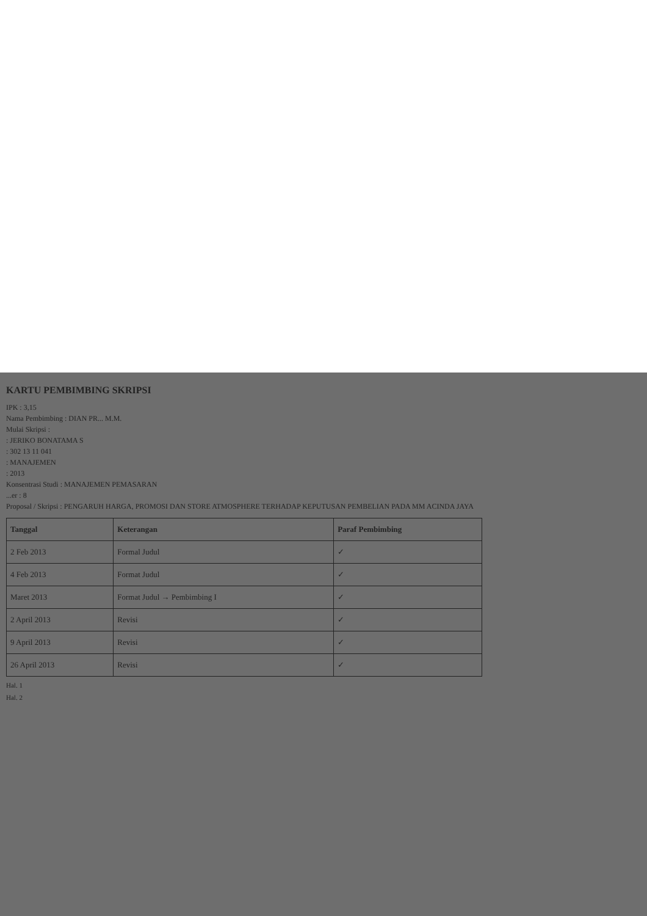KARTU PEMBIMBING SKRIPSI
IPK : 3,15
Nama Pembimbing : DIAN PR... M.M.
Mulai Skripsi :
: JERIKO BONATAMA S
: 302 13 11 041
: MANAJEMEN
: 2013
Konsentrasi Studi : MANAJEMEN PEMASARAN
...er : 8
Proposal / Skripsi : PENGARUH HARGA, PROMOSI DAN STORE ATMOSPHERE TERHADAP KEPUTUSAN PEMBELIAN PADA MM ACINDA JAYA
| Tanggal | Keterangan | Paraf Pembimbing |
| --- | --- | --- |
| 2 Feb 2013 | Formal Judul | ✓ |
| 4 Feb 2013 | Format Judul | ✓ |
| Maret 2013 | Format Judul → Pembimbing I | ✓ |
| 2 April 2013 | Revisi | ✓ |
| 9 April 2013 | Revisi | ✓ |
| 26 April 2013 | Revisi | ✓ |
Hal. 1
Hal. 2